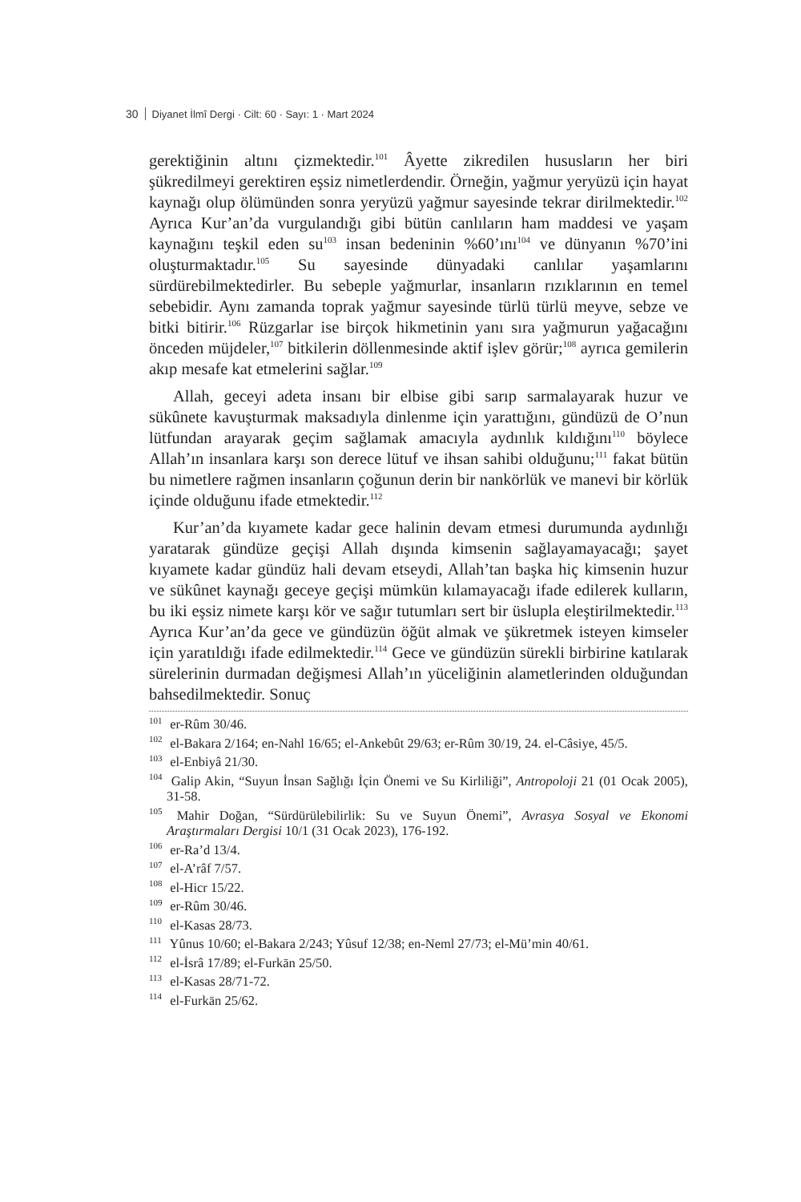30 Diyanet İlmî Dergi · Cilt: 60 · Sayı: 1 · Mart 2024
gerektiğinin altını çizmektedir.<sup>101</sup> Âyette zikredilen hususların her biri şükredilmeyi gerektiren eşsiz nimetlerdendir. Örneğin, yağmur yeryüzü için hayat kaynağı olup ölümünden sonra yeryüzü yağmur sayesinde tekrar dirilmektedir.<sup>102</sup> Ayrıca Kur’an’da vurgulandığı gibi bütün canlıların ham maddesi ve yaşam kaynağını teşkil eden su<sup>103</sup> insan bedeninin %60’ını<sup>104</sup> ve dünyanın %70’ini oluşturmaktadır.<sup>105</sup> Su sayesinde dünyadaki canlılar yaşamlarını sürdürebilmektedirler. Bu sebeple yağmurlar, insanların rızıklarının en temel sebebidir. Aynı zamanda toprak yağmur sayesinde türlü türlü meyve, sebze ve bitki bitirir.<sup>106</sup> Rüzgarlar ise birçok hikmetinin yanı sıra yağmurun yağacağını önceden müjdeler,<sup>107</sup> bitkilerin döllenmesinde aktif işlev görür;<sup>108</sup> ayrıca gemilerin akıp mesafe kat etmelerini sağlar.<sup>109</sup>
Allah, geceyi adeta insanı bir elbise gibi sarıp sarmalayarak huzur ve sükûnete kavuşturmak maksadıyla dinlenme için yarattığını, gündüzü de O’nun lütfundan arayarak geçim sağlamak amacıyla aydınlık kıldığını<sup>110</sup> böylece Allah’ın insanlara karşı son derece lütuf ve ihsan sahibi olduğunu;<sup>111</sup> fakat bütün bu nimetlere rağmen insanların çoğunun derin bir nankörlük ve manevi bir körlük içinde olduğunu ifade etmektedir.<sup>112</sup>
Kur’an’da kıyamete kadar gece halinin devam etmesi durumunda aydınlığı yaratarak gündüze geçişi Allah dışında kimsenin sağlayamayacağı; şayet kıyamete kadar gündüz hali devam etseydi, Allah’tan başka hiç kimsenin huzur ve sükûnet kaynağı geceye geçişi mümkün kılamayacağı ifade edilerek kulların, bu iki eşsiz nimete karşı kör ve sağır tutumları sert bir üslupla eleştirilmektedir.<sup>113</sup> Ayrıca Kur’an’da gece ve gündüzün öğüt almak ve şükretmek isteyen kimseler için yaratıldığı ifade edilmektedir.<sup>114</sup> Gece ve gündüzün sürekli birbirine katılarak sürelerinin durmadan değişmesi Allah’ın yüceliğinin alametlerinden olduğundan bahsedilmektedir. Sonuç
<sup>101</sup> er-Rûm 30/46.
<sup>102</sup> el-Bakara 2/164; en-Nahl 16/65; el-Ankebût 29/63; er-Rûm 30/19, 24. el-Câsiye, 45/5.
<sup>103</sup> el-Enbiyâ 21/30.
<sup>104</sup> Galip Akin, “Suyun İnsan Sağlığı İçin Önemi ve Su Kirliliği”, Antropoloji 21 (01 Ocak 2005), 31-58.
<sup>105</sup> Mahir Doğan, “Sürdürülebilirlik: Su ve Suyun Önemi”, Avrasya Sosyal ve Ekonomi Araştırmaları Dergisi 10/1 (31 Ocak 2023), 176-192.
<sup>106</sup> er-Ra’d 13/4.
<sup>107</sup> el-A’râf 7/57.
<sup>108</sup> el-Hicr 15/22.
<sup>109</sup> er-Rûm 30/46.
<sup>110</sup> el-Kasas 28/73.
<sup>111</sup> Yûnus 10/60; el-Bakara 2/243; Yûsuf 12/38; en-Neml 27/73; el-Mü’min 40/61.
<sup>112</sup> el-İsrâ 17/89; el-Furkān 25/50.
<sup>113</sup> el-Kasas 28/71-72.
<sup>114</sup> el-Furkān 25/62.